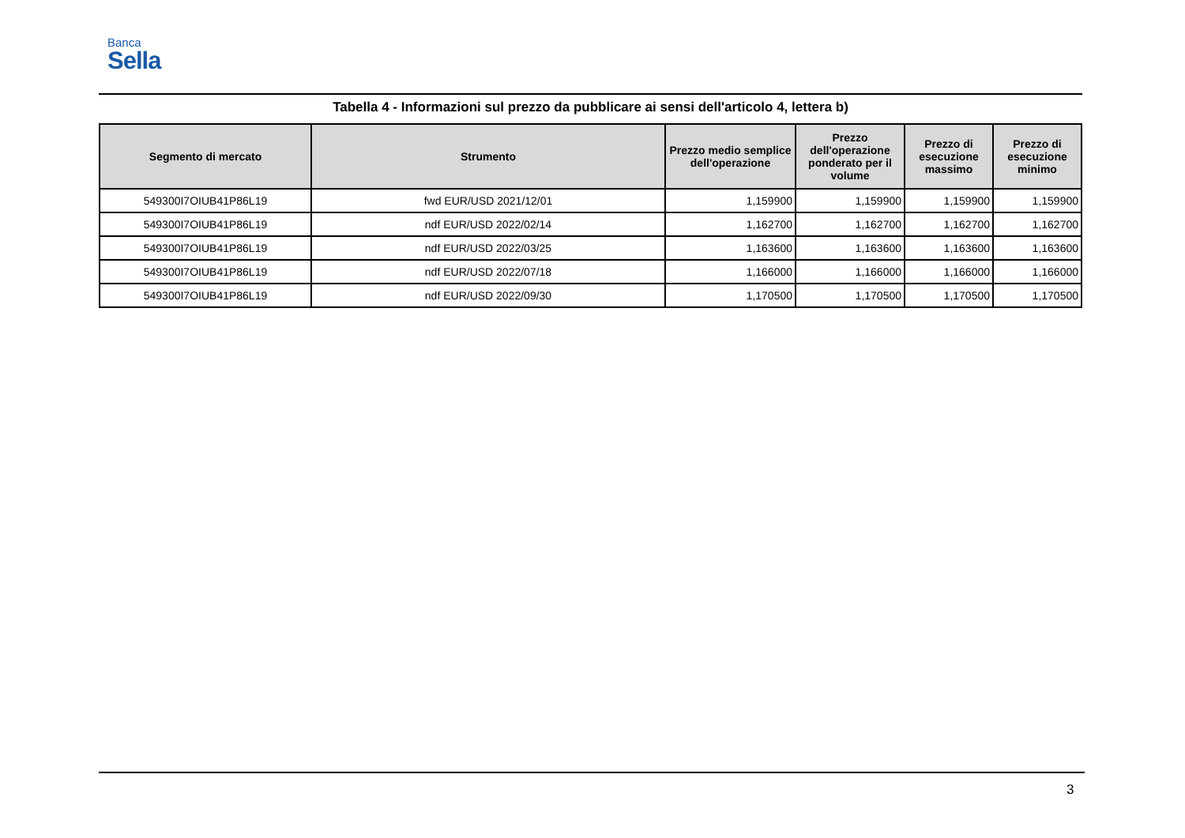Banca
Sella
Tabella 4 - Informazioni sul prezzo da pubblicare ai sensi dell'articolo 4, lettera b)
| Segmento di mercato | Strumento | Prezzo medio semplice dell'operazione | Prezzo dell'operazione ponderato per il volume | Prezzo di esecuzione massimo | Prezzo di esecuzione minimo |
| --- | --- | --- | --- | --- | --- |
| 549300I7OIUB41P86L19 | fwd EUR/USD 2021/12/01 | 1,159900 | 1,159900 | 1,159900 | 1,159900 |
| 549300I7OIUB41P86L19 | ndf EUR/USD 2022/02/14 | 1,162700 | 1,162700 | 1,162700 | 1,162700 |
| 549300I7OIUB41P86L19 | ndf EUR/USD 2022/03/25 | 1,163600 | 1,163600 | 1,163600 | 1,163600 |
| 549300I7OIUB41P86L19 | ndf EUR/USD 2022/07/18 | 1,166000 | 1,166000 | 1,166000 | 1,166000 |
| 549300I7OIUB41P86L19 | ndf EUR/USD 2022/09/30 | 1,170500 | 1,170500 | 1,170500 | 1,170500 |
3